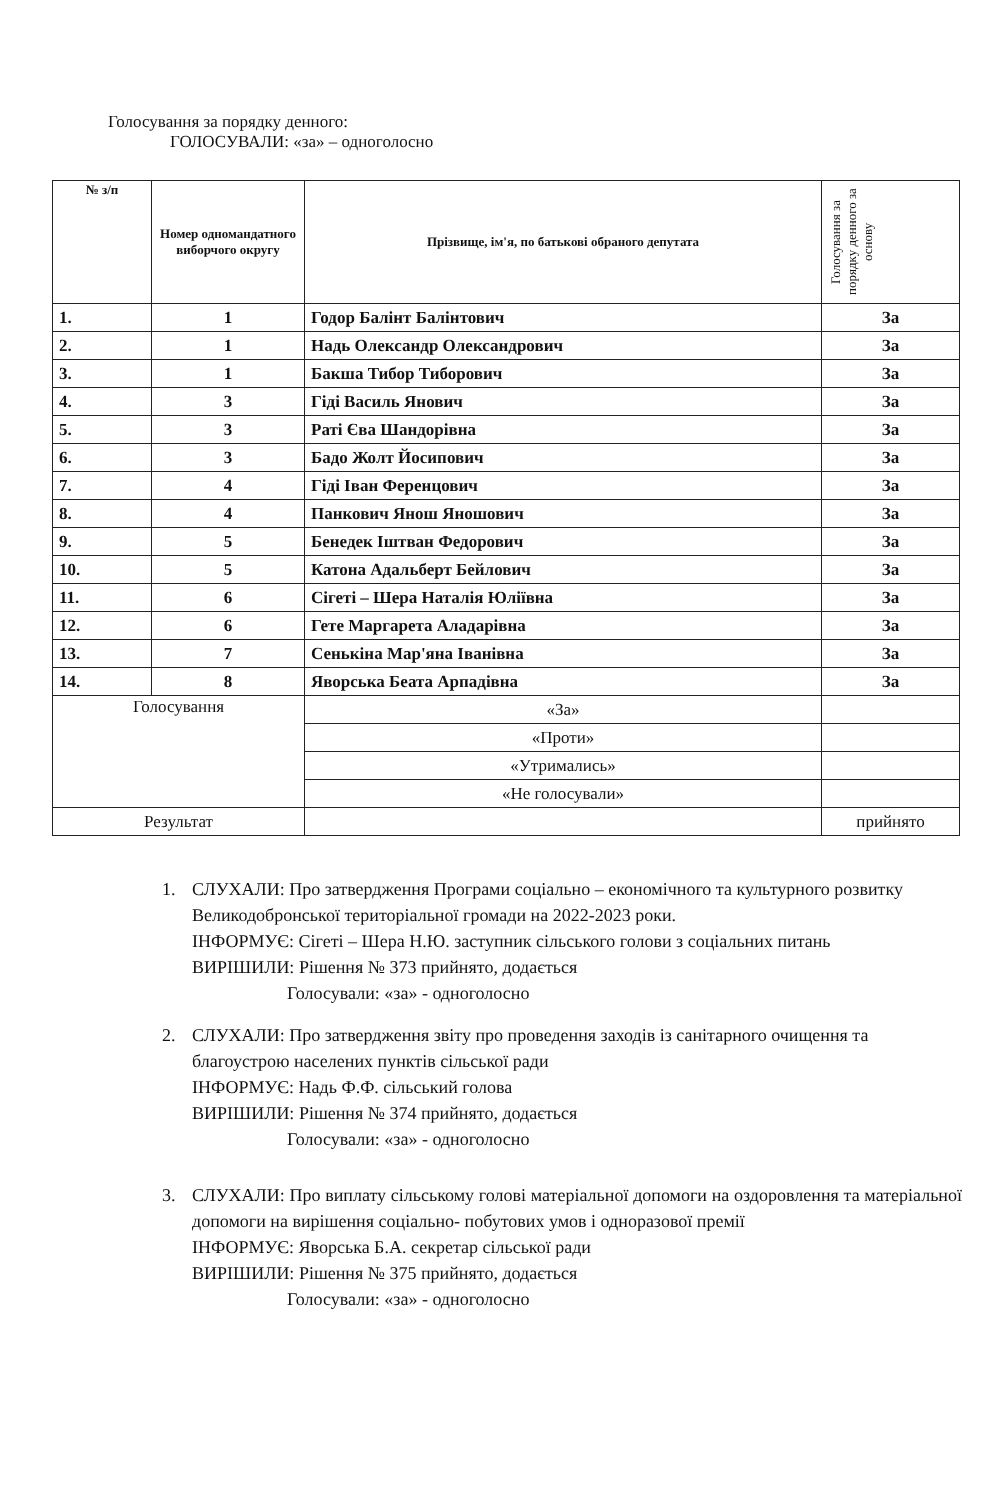Голосування за порядку денного:
ГОЛОСУВАЛИ: «за» – одноголосно
| № з/п | Номер одномандатного виборчого округу | Прізвище, ім'я, по батькові обраного депутата | | Голосування за порядку денного за основу |
| --- | --- | --- | --- | --- |
| 1. | 1 | Годор Балінт Балінтович | | За |
| 2. | 1 | Надь Олександр Олександрович | | За |
| 3. | 1 | Бакша Тибор Тиборович | | За |
| 4. | 3 | Гіді Василь Янович | | За |
| 5. | 3 | Раті Єва Шандорівна | | За |
| 6. | 3 | Бадо Жолт Йосипович | | За |
| 7. | 4 | Гіді Іван Ференцович | | За |
| 8. | 4 | Панкович Янош Яношович | | За |
| 9. | 5 | Бенедек Іштван Федорович | | За |
| 10. | 5 | Катона Адальберт Бейлович | | За |
| 11. | 6 | Сігеті – Шера Наталія Юліївна | | За |
| 12. | 6 | Гете Маргарета Аладарівна | | За |
| 13. | 7 | Сенькіна Мар'яна Іванівна | | За |
| 14. | 8 | Яворська Беата Арпадівна | | За |
| Голосування | | | «За» | |
| | | | «Проти» | |
| | | | «Утримались» | |
| | | | «Не голосували» | |
| Результат | | | | прийнято |
1. СЛУХАЛИ: Про затвердження Програми соціально – економічного та культурного розвитку Великодобронської територіальної громади на 2022-2023 роки.
ІНФОРМУЄ: Сігеті – Шера Н.Ю. заступник сільського голови з соціальних питань
ВИРІШИЛИ: Рішення № 373 прийнято, додається
Голосували: «за» - одноголосно
2. СЛУХАЛИ: Про затвердження звіту про проведення заходів із санітарного очищення та благоустрою населених пунктів сільської ради
ІНФОРМУЄ: Надь Ф.Ф. сільський голова
ВИРІШИЛИ: Рішення № 374 прийнято, додається
Голосували: «за» - одноголосно
3. СЛУХАЛИ: Про виплату сільському голові матеріальної допомоги на оздоровлення та матеріальної допомоги на вирішення соціально- побутових умов і одноразової премії
ІНФОРМУЄ: Яворська Б.А. секретар сільської ради
ВИРІШИЛИ: Рішення № 375 прийнято, додається
Голосували: «за» - одноголосно